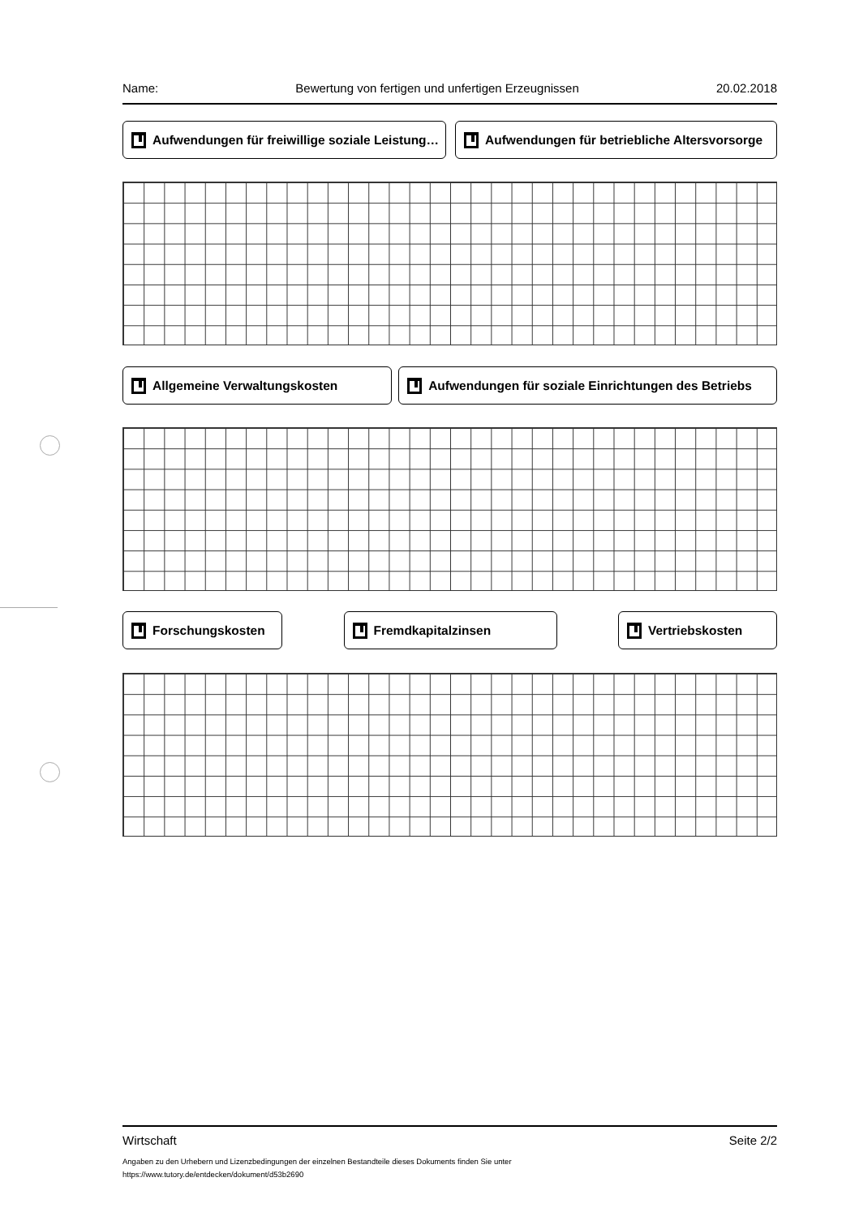Name: Bewertung von fertigen und unfertigen Erzeugnissen 20.02.2018
Aufwendungen für freiwillige soziale Leistung… Aufwendungen für betriebliche Altersvorsorge
Allgemeine Verwaltungskosten Aufwendungen für soziale Einrichtungen des Betriebs
Forschungskosten Fremdkapitalzinsen Vertriebskosten
Wirtschaft Seite 2/2
Angaben zu den Urhebern und Lizenzbedingungen der einzelnen Bestandteile dieses Dokuments finden Sie unter
https://www.tutory.de/entdecken/dokument/d53b2690